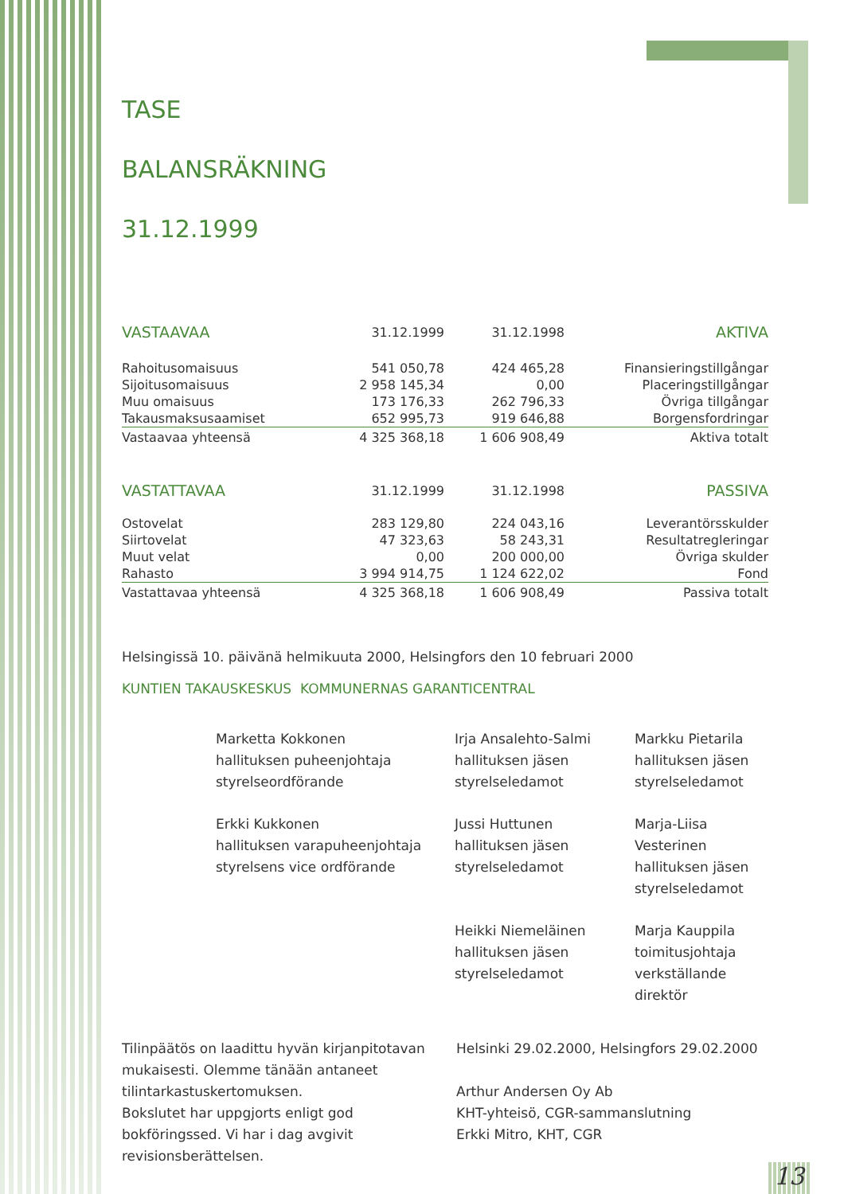TASE
BALANSRÄKNING
31.12.1999
| VASTAAVAA | 31.12.1999 | 31.12.1998 | AKTIVA |
| Rahoitusomaisuus | 541 050,78 | 424 465,28 | Finansieringstillgångar |
| Sijoitusomaisuus | 2 958 145,34 | 0,00 | Placeringstillgångar |
| Muu omaisuus | 173 176,33 | 262 796,33 | Övriga tillgångar |
| Takausmaksusaamiset | 652 995,73 | 919 646,88 | Borgensfordringar |
| Vastaavaa yhteensä | 4 325 368,18 | 1 606 908,49 | Aktiva totalt |
| VASTATTAVAA | 31.12.1999 | 31.12.1998 | PASSIVA |
| Ostovelat | 283 129,80 | 224 043,16 | Leverantörsskulder |
| Siirtovelat | 47 323,63 | 58 243,31 | Resultatregleringar |
| Muut velat | 0,00 | 200 000,00 | Övriga skulder |
| Rahasto | 3 994 914,75 | 1 124 622,02 | Fond |
| Vastattavaa yhteensä | 4 325 368,18 | 1 606 908,49 | Passiva totalt |
Helsingissä 10. päivänä helmikuuta 2000, Helsingfors den 10 februari 2000
KUNTIEN TAKAUSKESKUS KOMMUNERNAS GARANTICENTRAL
Marketta Kokkonen
hallituksen puheenjohtaja
styrelseordförande
Irja Ansalehto-Salmi
hallituksen jäsen
styrelseledamot
Markku Pietarila
hallituksen jäsen
styrelseledamot
Erkki Kukkonen
hallituksen varapuheenjohtaja
styrelsens vice ordförande
Jussi Huttunen
hallituksen jäsen
styrelseledamot
Marja-Liisa Vesterinen
hallituksen jäsen
styrelseledamot
Heikki Niemeläinen
hallituksen jäsen
styrelseledamot
Marja Kauppila
toimitusjohtaja
verkställande direktör
Tilinpäätös on laadittu hyvän kirjanpitotavan mukaisesti. Olemme tänään antaneet tilintarkastuskertomuksen.
Bokslutet har uppgjorts enligt god bokföringssed. Vi har i dag avgivit revisionsberättelsen.
Helsinki 29.02.2000, Helsingfors 29.02.2000
Arthur Andersen Oy Ab
KHT-yhteisö, CGR-sammanslutning
Erkki Mitro, KHT, CGR
13